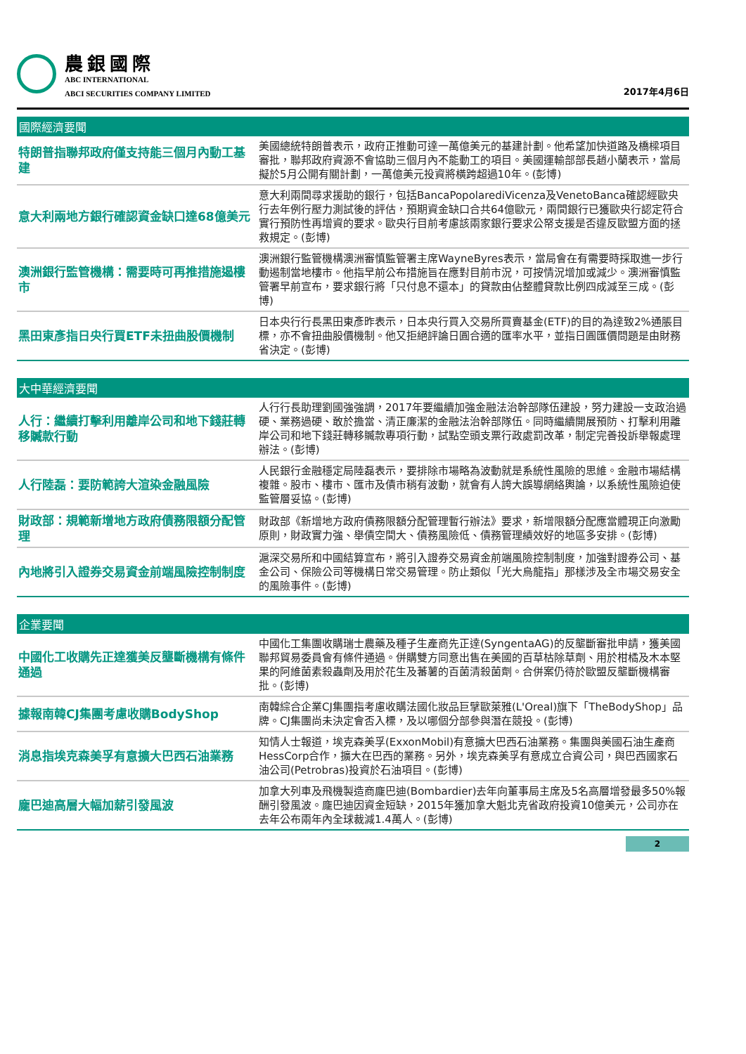農銀國際
ABC INTERNATIONAL
ABCI SECURITIES COMPANY LIMITED
2017年4月6日
國際經濟要聞
| 特朗普指聯邦政府僅支持能三個月內動工基建 | 美國總統特朗普表示，政府正推動可達一萬億美元的基建計劃。他希望加快道路及橋樑項目審批，聯邦政府資源不會協助三個月內不能動工的項目。美國運輸部部長趙小蘭表示，當局擬於5月公開有關計劃，一萬億美元投資將橫跨超過10年。(彭博) |
| 意大利兩地方銀行確認資金缺口達68億美元 | 意大利兩間尋求援助的銀行，包括BancaPopolarediVicenza及VenetoBanca確認經歐央行去年例行壓力測試後的評估，預期資金缺口合共64億歐元，兩間銀行已獲歐央行認定符合實行預防性再增資的要求。歐央行目前考慮該兩家銀行要求公帑支援是否違反歐盟方面的拯救規定。(彭博) |
| 澳洲銀行監管機構：需要時可再推措施遏樓市 | 澳洲銀行監管機構澳洲審慎監管署主席WayneByres表示，當局會在有需要時採取進一步行動遏制當地樓市。他指早前公布措施旨在應對目前市況，可按情況增加或減少。澳洲審慎監管署早前宣布，要求銀行將「只付息不還本」的貸款由佔整體貸款比例四成減至三成。(彭博) |
| 黑田東彥指日央行買ETF未扭曲股價機制 | 日本央行行長黑田東彥昨表示，日本央行買入交易所買賣基金(ETF)的目的為達致2%通脹目標，亦不會扭曲股價機制。他又拒絕評論日圓合適的匯率水平，並指日圓匯價問題是由財務省決定。(彭博) |
大中華經濟要聞
| 人行：繼續打擊利用離岸公司和地下錢莊轉移贓款行動 | 人行行長助理劉國強強調，2017年要繼續加強金融法治幹部隊伍建設，努力建設一支政治過硬、業務過硬、敢於擔當、清正廉潔的金融法治幹部隊伍。同時繼續開展預防、打擊利用離岸公司和地下錢莊轉移贓款專項行動，試點空頭支票行政處罰改革，制定完善投訴舉報處理辦法。(彭博) |
| 人行陸磊：要防範誇大渲染金融風險 | 人民銀行金融穩定局陸磊表示，要排除市場略為波動就是系統性風險的思維。金融市場結構複雜。股市、樓市、匯市及債市稍有波動，就會有人誇大誤導網絡輿論，以系統性風險迫使監管層妥協。(彭博) |
| 財政部：規範新增地方政府債務限額分配管理 | 財政部《新增地方政府債務限額分配管理暫行辦法》要求，新增限額分配應當體現正向激勵原則，財政實力強、舉債空間大、債務風險低、債務管理績效好的地區多安排。(彭博) |
| 內地將引入證券交易資金前端風險控制制度 | 滬深交易所和中國結算宣布，將引入證券交易資金前端風險控制制度，加強對證券公司、基金公司、保險公司等機構日常交易管理。防止類似「光大烏龍指」那樣涉及全市場交易安全的風險事件。(彭博) |
企業要聞
| 中國化工收購先正達獲美反壟斷機構有條件通過 | 中國化工集團收購瑞士農藥及種子生產商先正達(SyngentaAG)的反壟斷審批申請，獲美國聯邦貿易委員會有條件通過。併購雙方同意出售在美國的百草枯除草劑、用於柑橘及木本堅果的阿維菌素殺蟲劑及用於花生及蕃薯的百菌清殺菌劑。合併案仍待於歐盟反壟斷機構審批。(彭博) |
| 據報南韓CJ集團考慮收購BodyShop | 南韓綜合企業CJ集團指考慮收購法國化妝品巨擘歐萊雅(L'Oreal)旗下「TheBodyShop」品牌。CJ集團尚未決定會否入標，及以哪個分部參與潛在競投。(彭博) |
| 消息指埃克森美孚有意擴大巴西石油業務 | 知情人士報道，埃克森美孚(ExxonMobil)有意擴大巴西石油業務。集團與美國石油生產商HessCorp合作，擴大在巴西的業務。另外，埃克森美孚有意成立合資公司，與巴西國家石油公司(Petrobras)投資於石油項目。(彭博) |
| 龐巴迪高層大幅加薪引發風波 | 加拿大列車及飛機製造商龐巴迪(Bombardier)去年向董事局主席及5名高層增發最多50%報酬引發風波。龐巴迪因資金短缺，2015年獲加拿大魁北克省政府投資10億美元，公司亦在去年公布兩年內全球裁減1.4萬人。(彭博) |
2